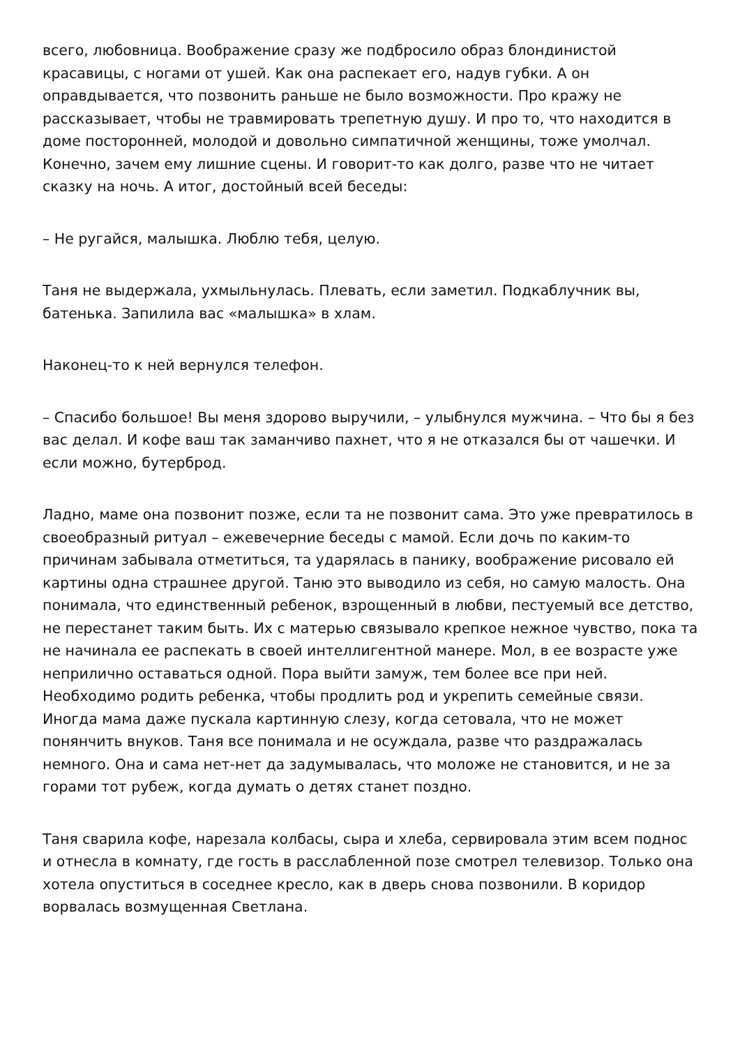всего, любовница. Воображение сразу же подбросило образ блондинистой красавицы, с ногами от ушей. Как она распекает его, надув губки. А он оправдывается, что позвонить раньше не было возможности. Про кражу не рассказывает, чтобы не травмировать трепетную душу. И про то, что находится в доме посторонней, молодой и довольно симпатичной женщины, тоже умолчал. Конечно, зачем ему лишние сцены. И говорит-то как долго, разве что не читает сказку на ночь. А итог, достойный всей беседы:
– Не ругайся, малышка. Люблю тебя, целую.
Таня не выдержала, ухмыльнулась. Плевать, если заметил. Подкаблучник вы, батенька. Запилила вас «малышка» в хлам.
Наконец-то к ней вернулся телефон.
– Спасибо большое! Вы меня здорово выручили, – улыбнулся мужчина. – Что бы я без вас делал. И кофе ваш так заманчиво пахнет, что я не отказался бы от чашечки. И если можно, бутерброд.
Ладно, маме она позвонит позже, если та не позвонит сама. Это уже превратилось в своеобразный ритуал – ежевечерние беседы с мамой. Если дочь по каким-то причинам забывала отметиться, та ударялась в панику, воображение рисовало ей картины одна страшнее другой. Таню это выводило из себя, но самую малость. Она понимала, что единственный ребенок, взрощенный в любви, пестуемый все детство, не перестанет таким быть. Их с матерью связывало крепкое нежное чувство, пока та не начинала ее распекать в своей интеллигентной манере. Мол, в ее возрасте уже неприлично оставаться одной. Пора выйти замуж, тем более все при ней. Необходимо родить ребенка, чтобы продлить род и укрепить семейные связи. Иногда мама даже пускала картинную слезу, когда сетовала, что не может понянчить внуков. Таня все понимала и не осуждала, разве что раздражалась немного. Она и сама нет-нет да задумывалась, что моложе не становится, и не за горами тот рубеж, когда думать о детях станет поздно.
Таня сварила кофе, нарезала колбасы, сыра и хлеба, сервировала этим всем поднос и отнесла в комнату, где гость в расслабленной позе смотрел телевизор. Только она хотела опуститься в соседнее кресло, как в дверь снова позвонили. В коридор ворвалась возмущенная Светлана.